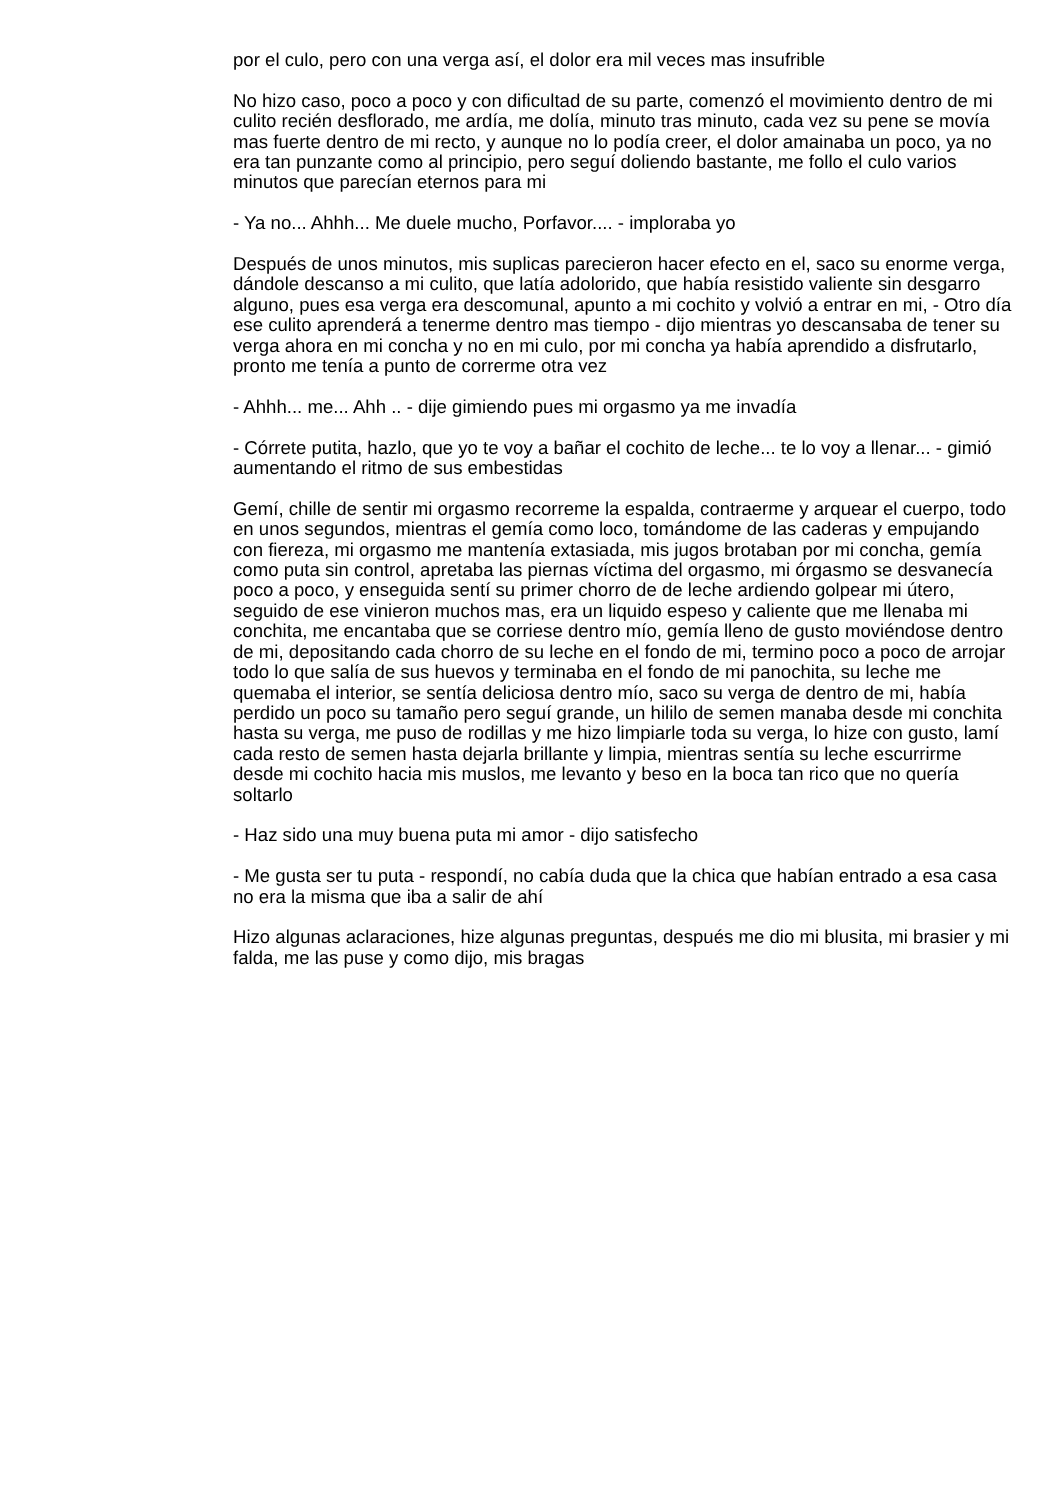por el culo, pero con una verga así, el dolor era mil veces mas insufrible
No hizo caso, poco a poco y con dificultad de su parte, comenzó el movimiento dentro de mi culito recién desflorado, me ardía, me dolía, minuto tras minuto, cada vez su pene se movía mas fuerte dentro de mi recto, y aunque no lo podía creer, el dolor amainaba un poco, ya no era tan punzante como al principio, pero seguí doliendo bastante, me follo el culo varios minutos que parecían eternos para mi
- Ya no... Ahhh... Me duele mucho, Porfavor.... - imploraba yo
Después de unos minutos, mis suplicas parecieron hacer efecto en el, saco su enorme verga, dándole descanso a mi culito, que latía adolorido, que había resistido valiente sin desgarro alguno, pues esa verga era descomunal, apunto a mi cochito y volvió a entrar en mi, - Otro día ese culito aprenderá a tenerme dentro mas tiempo - dijo mientras yo descansaba de tener su verga ahora en mi concha y no en mi culo, por mi concha ya había aprendido a disfrutarlo, pronto me tenía a punto de correrme otra vez
- Ahhh... me... Ahh .. - dije gimiendo pues mi orgasmo ya me invadía
- Córrete putita, hazlo, que yo te voy a bañar el cochito de leche... te lo voy a llenar... - gimió aumentando el ritmo de sus embestidas
Gemí, chille de sentir mi orgasmo recorreme la espalda, contraerme y arquear el cuerpo, todo en unos segundos, mientras el gemía como loco, tomándome de las caderas y empujando con fiereza, mi orgasmo me mantenía extasiada, mis jugos brotaban por mi concha, gemía como puta sin control, apretaba las piernas víctima del orgasmo, mi órgasmo se desvanecía poco a poco, y enseguida sentí su primer chorro de de leche ardiendo golpear mi útero, seguido de ese vinieron muchos mas, era un liquido espeso y caliente que me llenaba mi conchita, me encantaba que se corriese dentro mío, gemía lleno de gusto moviéndose dentro de mi, depositando cada chorro de su leche en el fondo de mi, termino poco a poco de arrojar todo lo que salía de sus huevos y terminaba en el fondo de mi panochita, su leche me quemaba el interior, se sentía deliciosa dentro mío, saco su verga de dentro de mi, había perdido un poco su tamaño pero seguí grande, un hililo de semen manaba desde mi conchita hasta su verga, me puso de rodillas y me hizo limpiarle toda su verga, lo hize con gusto, lamí cada resto de semen hasta dejarla brillante y limpia, mientras sentía su leche escurrirme desde mi cochito hacia mis muslos, me levanto y beso en la boca tan rico que no quería soltarlo
- Haz sido una muy buena puta mi amor - dijo satisfecho
- Me gusta ser tu puta - respondí, no cabía duda que la chica que habían entrado a esa casa no era la misma que iba a salir de ahí
Hizo algunas aclaraciones, hize algunas preguntas, después me dio mi blusita, mi brasier y mi falda, me las puse y como dijo, mis bragas